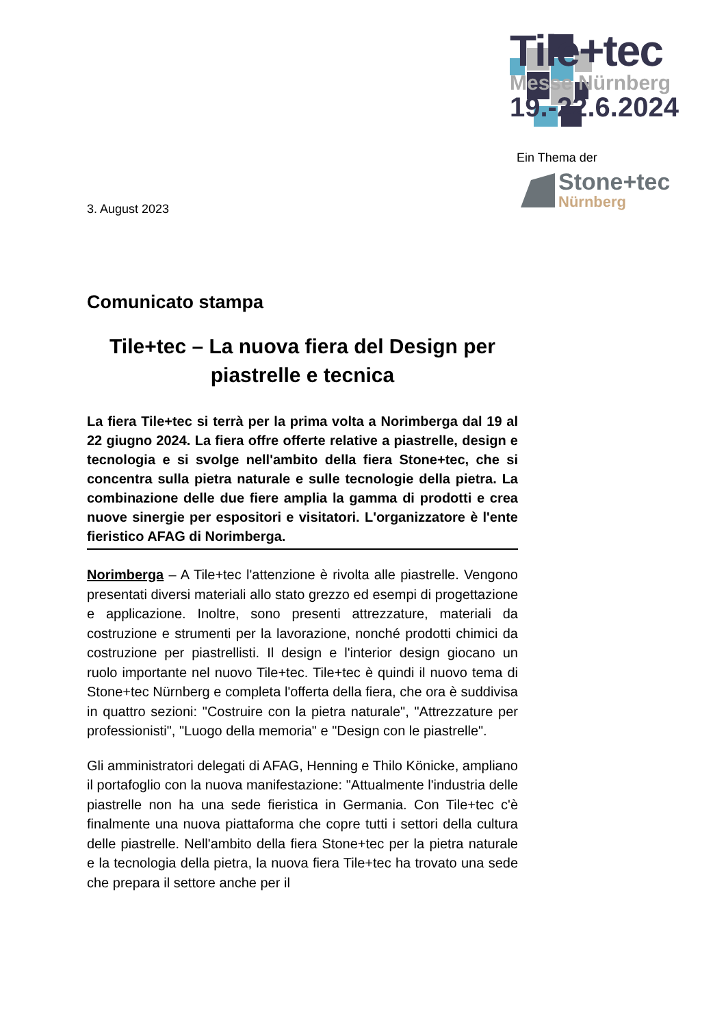Tile+tec
Messe Nürnberg
19.-22.6.2024
Ein Thema der
Stone+tec
Nürnberg
3. August 2023
Comunicato stampa
Tile+tec – La nuova fiera del Design per piastrelle e tecnica
La fiera Tile+tec si terrà per la prima volta a Norimberga dal 19 al 22 giugno 2024. La fiera offre offerte relative a piastrelle, design e tecnologia e si svolge nell'ambito della fiera Stone+tec, che si concentra sulla pietra naturale e sulle tecnologie della pietra. La combinazione delle due fiere amplia la gamma di prodotti e crea nuove sinergie per espositori e visitatori. L'organizzatore è l'ente fieristico AFAG di Norimberga.
Norimberga – A Tile+tec l'attenzione è rivolta alle piastrelle. Vengono presentati diversi materiali allo stato grezzo ed esempi di progettazione e applicazione. Inoltre, sono presenti attrezzature, materiali da costruzione e strumenti per la lavorazione, nonché prodotti chimici da costruzione per piastrellisti. Il design e l'interior design giocano un ruolo importante nel nuovo Tile+tec. Tile+tec è quindi il nuovo tema di Stone+tec Nürnberg e completa l'offerta della fiera, che ora è suddivisa in quattro sezioni: "Costruire con la pietra naturale", "Attrezzature per professionisti", "Luogo della memoria" e "Design con le piastrelle".
Gli amministratori delegati di AFAG, Henning e Thilo Könicke, ampliano il portafoglio con la nuova manifestazione: "Attualmente l'industria delle piastrelle non ha una sede fieristica in Germania. Con Tile+tec c'è finalmente una nuova piattaforma che copre tutti i settori della cultura delle piastrelle. Nell'ambito della fiera Stone+tec per la pietra naturale e la tecnologia della pietra, la nuova fiera Tile+tec ha trovato una sede che prepara il settore anche per il